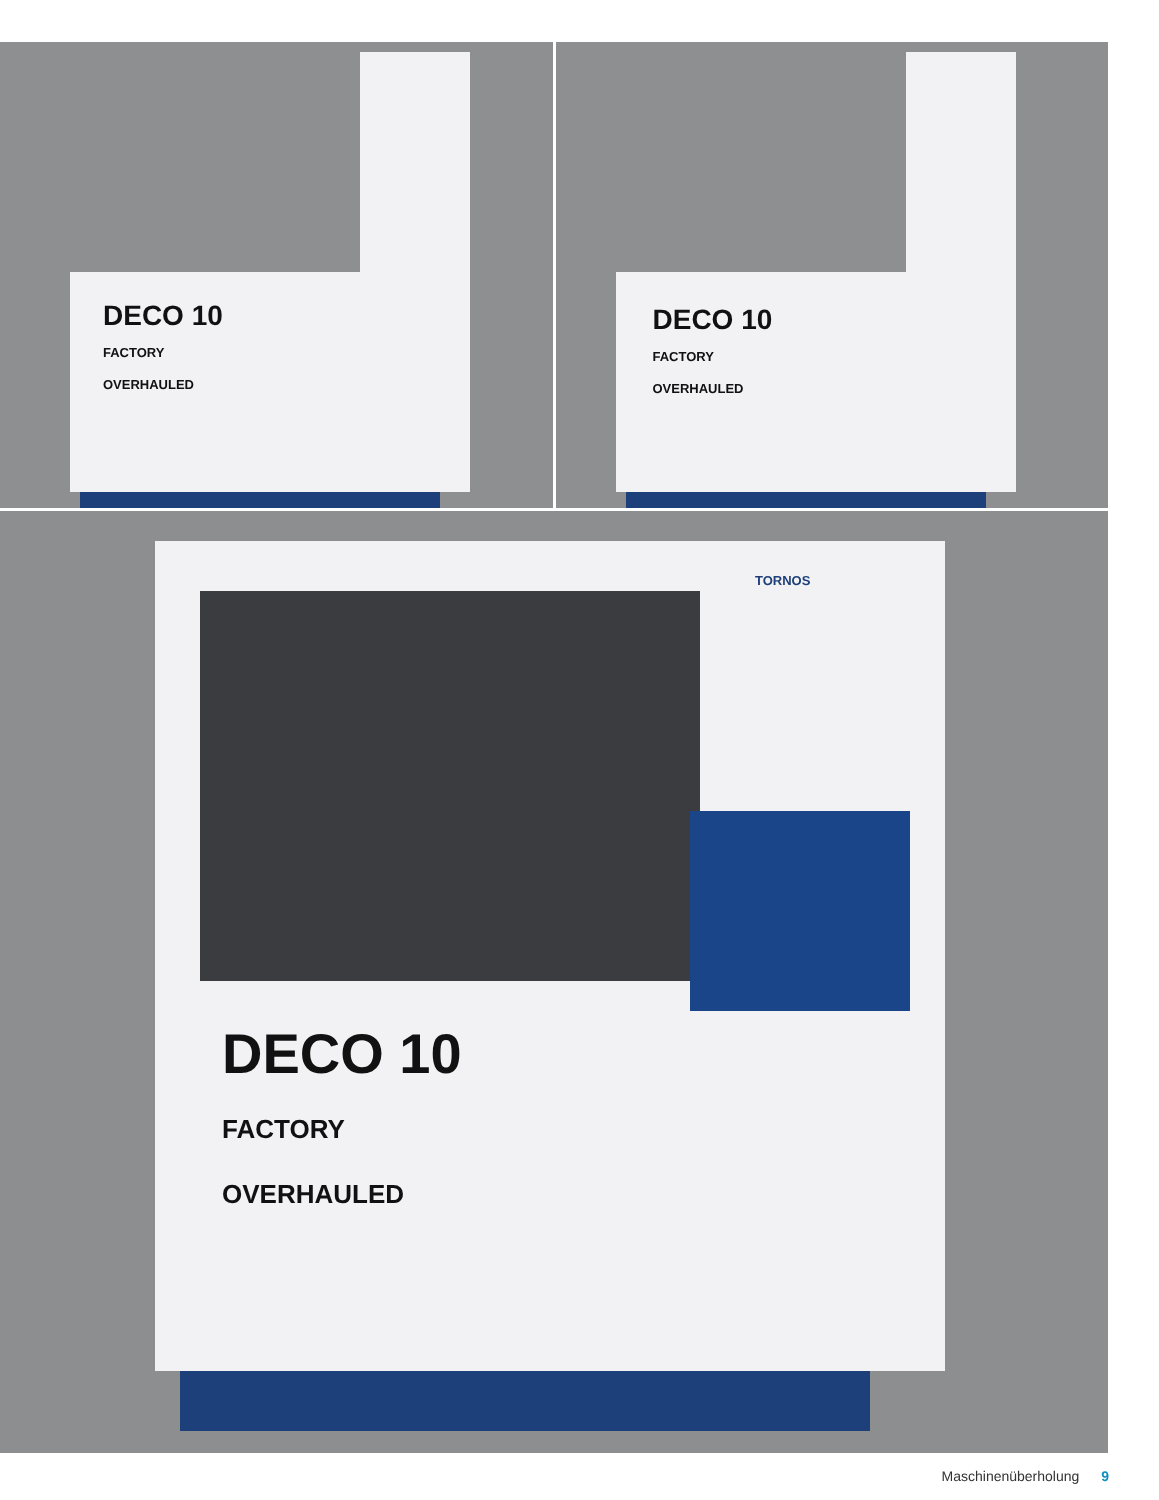DECO 10
FACTORY
OVERHAULED
DECO 10
FACTORY
OVERHAULED
DECO 10
FACTORY
OVERHAULED
TORNOS
Maschinenüberholung 9